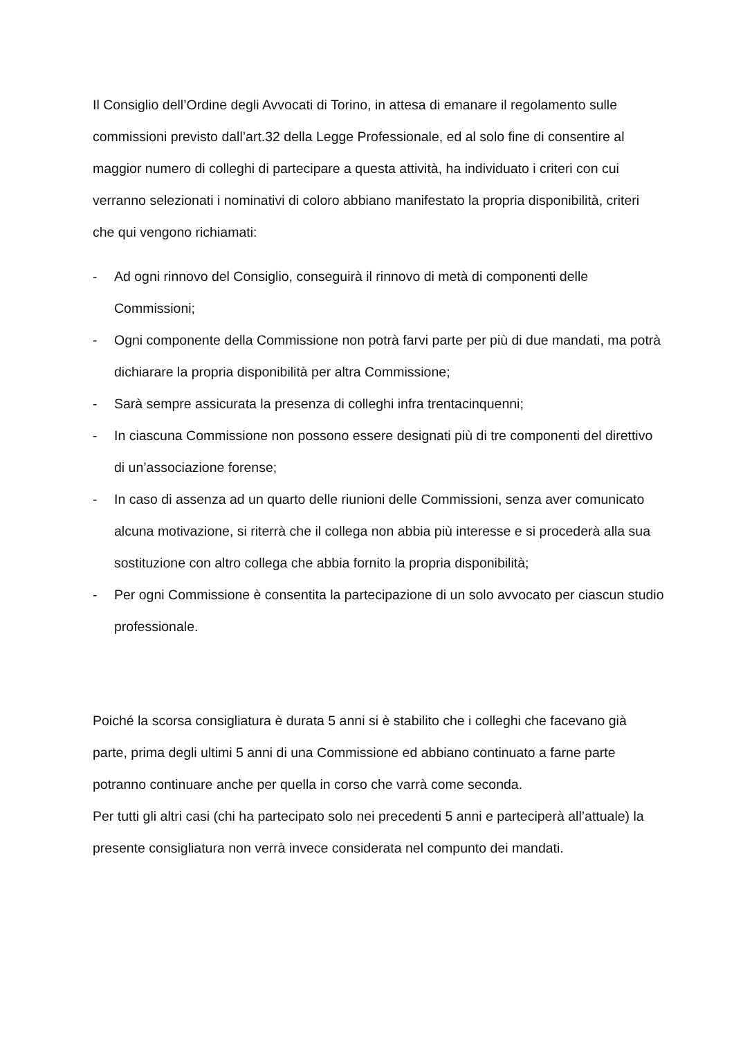Il Consiglio dell’Ordine degli Avvocati di Torino, in attesa di emanare il regolamento sulle commissioni previsto dall’art.32 della Legge Professionale, ed al solo fine di consentire al maggior numero di colleghi di partecipare a questa attività, ha individuato i criteri con cui verranno selezionati i nominativi di coloro abbiano manifestato la propria disponibilità, criteri che qui vengono richiamati:
- Ad ogni rinnovo del Consiglio, conseguirà il rinnovo di metà di componenti delle Commissioni;
- Ogni componente della Commissione non potrà farvi parte per più di due mandati, ma potrà dichiarare la propria disponibilità per altra Commissione;
- Sarà sempre assicurata la presenza di colleghi infra trentacinquenni;
- In ciascuna Commissione non possono essere designati più di tre componenti del direttivo di un’associazione forense;
- In caso di assenza ad un quarto delle riunioni delle Commissioni, senza aver comunicato alcuna motivazione, si riterrà che il collega non abbia più interesse e si procederà alla sua sostituzione con altro collega che abbia fornito la propria disponibilità;
- Per ogni Commissione è consentita la partecipazione di un solo avvocato per ciascun studio professionale.
Poiché la scorsa consigliatura è durata 5 anni si è stabilito che i colleghi che facevano già parte, prima degli ultimi 5 anni di una Commissione ed abbiano continuato a farne parte potranno continuare anche per quella in corso che varrà come seconda.
Per tutti gli altri casi (chi ha partecipato solo nei precedenti 5 anni e parteciperà all’attuale) la presente consigliatura non verrà invece considerata nel compunto dei mandati.